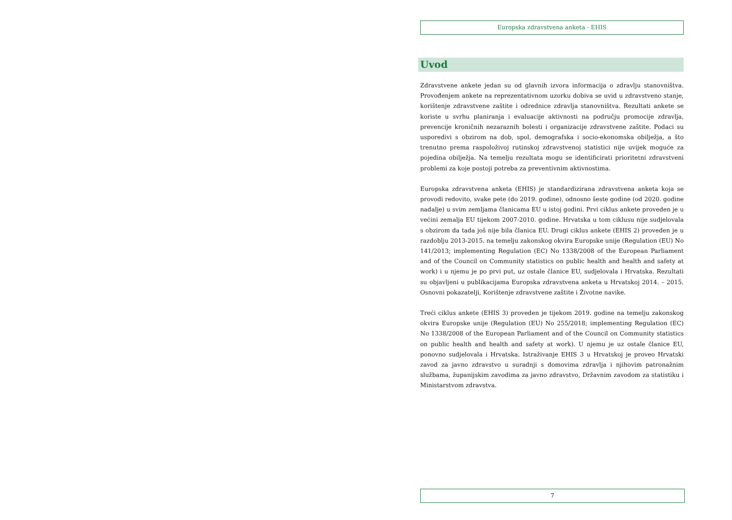Europska zdravstvena anketa - EHIS
Uvod
Zdravstvene ankete jedan su od glavnih izvora informacija o zdravlju stanovništva. Provođenjem ankete na reprezentativnom uzorku dobiva se uvid u zdravstveno stanje, korištenje zdravstvene zaštite i odrednice zdravlja stanovništva. Rezultati ankete se koriste u svrhu planiranja i evaluacije aktivnosti na području promocije zdravlja, prevencije kroničnih nezaraznih bolesti i organizacije zdravstvene zaštite. Podaci su usporedivi s obzirom na dob, spol, demografska i socio-ekonomska obilježja, a što trenutno prema raspoloživoj rutinskoj zdravstvenoj statistici nije uvijek moguće za pojedina obilježja. Na temelju rezultata mogu se identificirati prioritetni zdravstveni problemi za koje postoji potreba za preventivnim aktivnostima.
Europska zdravstvena anketa (EHIS) je standardizirana zdravstvena anketa koja se provodi redovito, svake pete (do 2019. godine), odnosno šeste godine (od 2020. godine nadalje) u svim zemljama članicama EU u istoj godini. Prvi ciklus ankete proveden je u većini zemalja EU tijekom 2007-2010. godine. Hrvatska u tom ciklusu nije sudjelovala s obzirom da tada još nije bila članica EU. Drugi ciklus ankete (EHIS 2) proveden je u razdoblju 2013-2015. na temelju zakonskog okvira Europske unije (Regulation (EU) No 141/2013; implementing Regulation (EC) No 1338/2008 of the European Parliament and of the Council on Community statistics on public health and health and safety at work) i u njemu je po prvi put, uz ostale članice EU, sudjelovala i Hrvatska. Rezultati su objavljeni u publikacijama Europska zdravstvena anketa u Hrvatskoj 2014. – 2015. Osnovni pokazatelji, Korištenje zdravstvene zaštite i Životne navike.
Treći ciklus ankete (EHIS 3) proveden je tijekom 2019. godine na temelju zakonskog okvira Europske unije (Regulation (EU) No 255/2018; implementing Regulation (EC) No 1338/2008 of the European Parliament and of the Council on Community statistics on public health and health and safety at work). U njemu je uz ostale članice EU, ponovno sudjelovala i Hrvatska. Istraživanje EHIS 3 u Hrvatskoj je proveo Hrvatski zavod za javno zdravstvo u suradnji s domovima zdravlja i njihovim patronažnim službama, županijskim zavodima za javno zdravstvo, Državnim zavodom za statistiku i Ministarstvom zdravstva.
7